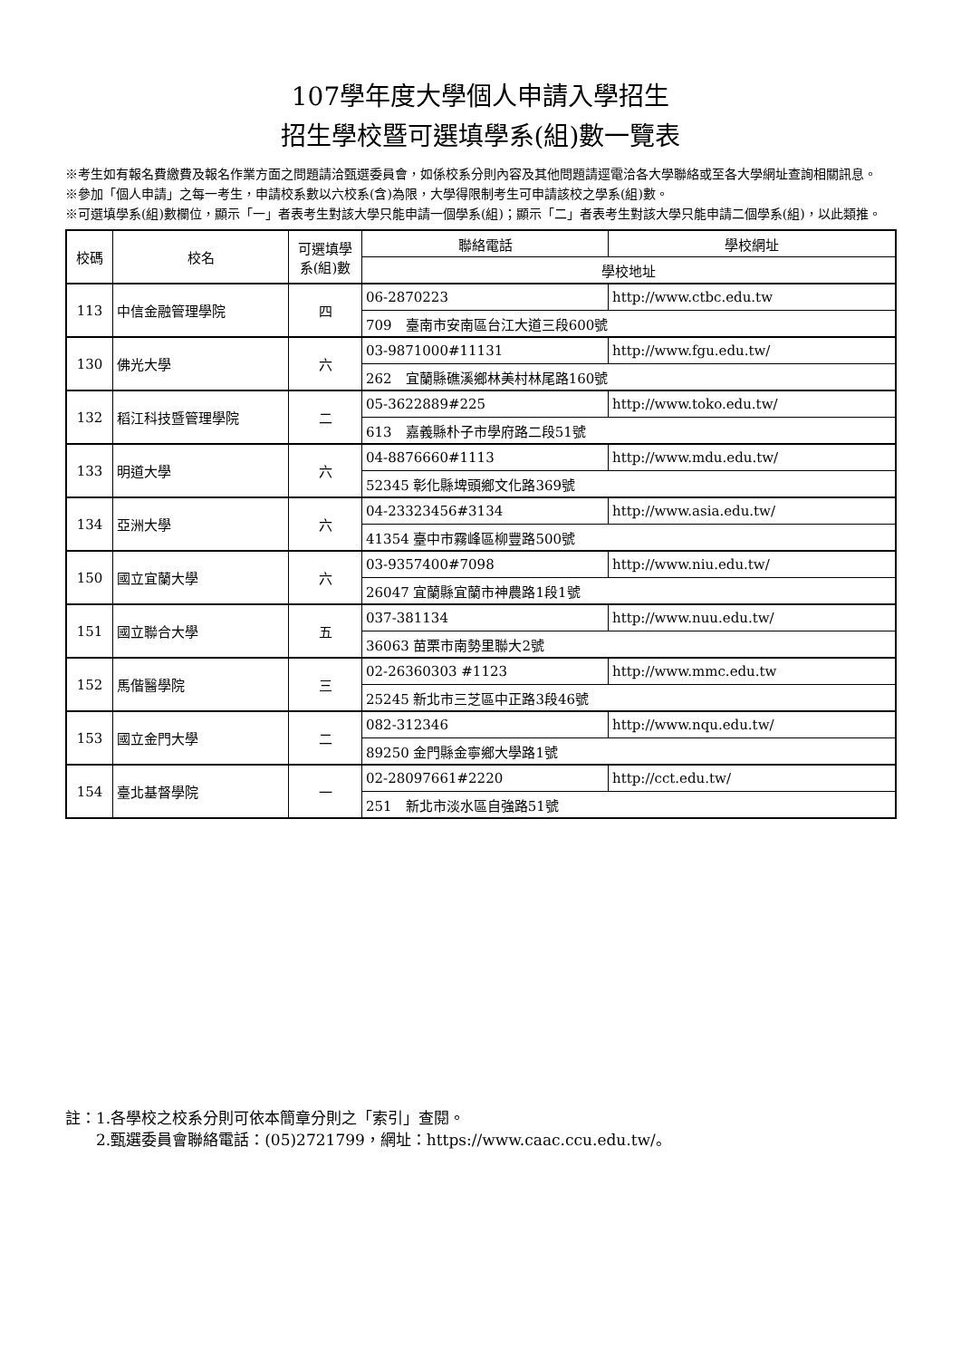107學年度大學個人申請入學招生
招生學校暨可選填學系(組)數一覽表
※考生如有報名費繳費及報名作業方面之問題請洽甄選委員會，如係校系分則內容及其他問題請逕電洽各大學聯絡或至各大學網址查詢相關訊息。
※參加「個人申請」之每一考生，申請校系數以六校系(含)為限，大學得限制考生可申請該校之學系(組)數。
※可選填學系(組)數欄位，顯示「一」者表考生對該大學只能申請一個學系(組)；顯示「二」者表考生對該大學只能申請二個學系(組)，以此類推。
| 校碼 | 校名 | 可選填學系(組)數 | 聯絡電話 | 學校網址 |
| --- | --- | --- | --- | --- |
| | | | 學校地址 | |
| 113 | 中信金融管理學院 | 四 | 06-2870223 | http://www.ctbc.edu.tw |
| | | | 709 臺南市安南區台江大道三段600號 | |
| 130 | 佛光大學 | 六 | 03-9871000#11131 | http://www.fgu.edu.tw/ |
| | | | 262 宜蘭縣礁溪鄉林美村林尾路160號 | |
| 132 | 稻江科技暨管理學院 | 二 | 05-3622889#225 | http://www.toko.edu.tw/ |
| | | | 613 嘉義縣朴子市學府路二段51號 | |
| 133 | 明道大學 | 六 | 04-8876660#1113 | http://www.mdu.edu.tw/ |
| | | | 52345 彰化縣埤頭鄉文化路369號 | |
| 134 | 亞洲大學 | 六 | 04-23323456#3134 | http://www.asia.edu.tw/ |
| | | | 41354 臺中市霧峰區柳豐路500號 | |
| 150 | 國立宜蘭大學 | 六 | 03-9357400#7098 | http://www.niu.edu.tw/ |
| | | | 26047 宜蘭縣宜蘭市神農路1段1號 | |
| 151 | 國立聯合大學 | 五 | 037-381134 | http://www.nuu.edu.tw/ |
| | | | 36063 苗栗市南勢里聯大2號 | |
| 152 | 馬偕醫學院 | 三 | 02-26360303 #1123 | http://www.mmc.edu.tw |
| | | | 25245 新北市三芝區中正路3段46號 | |
| 153 | 國立金門大學 | 二 | 082-312346 | http://www.nqu.edu.tw/ |
| | | | 89250 金門縣金寧鄉大學路1號 | |
| 154 | 臺北基督學院 | 一 | 02-28097661#2220 | http://cct.edu.tw/ |
| | | | 251 新北市淡水區自強路51號 | |
註：1.各學校之校系分則可依本簡章分則之「索引」查閱。
　　2.甄選委員會聯絡電話：(05)2721799，網址：https://www.caac.ccu.edu.tw/。